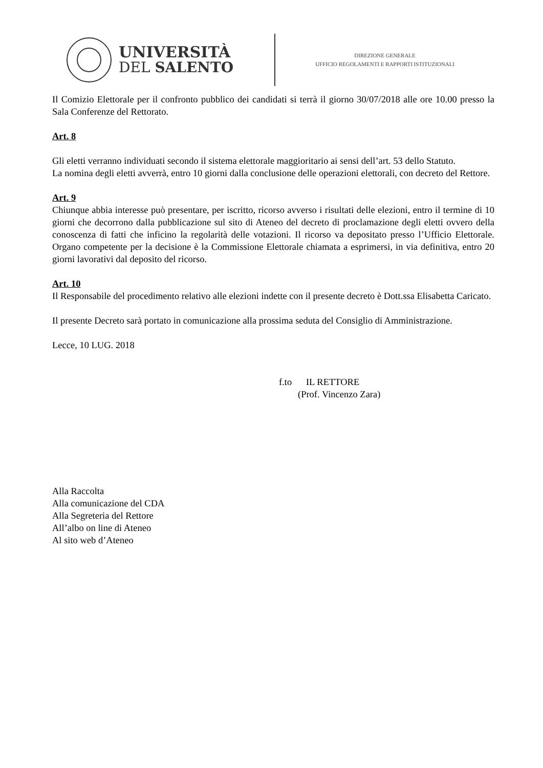UNIVERSITÀ
DEL SALENTO
DIREZIONE GENERALE
UFFICIO REGOLAMENTI E RAPPORTI ISTITUZIONALI
Il Comizio Elettorale per il confronto pubblico dei candidati si terrà il giorno 30/07/2018 alle ore 10.00 presso la Sala Conferenze del Rettorato.
Art. 8
Gli eletti verranno individuati secondo il sistema elettorale maggioritario ai sensi dell’art. 53 dello Statuto.
La nomina degli eletti avverrà, entro 10 giorni dalla conclusione delle operazioni elettorali, con decreto del Rettore.
Art. 9
Chiunque abbia interesse può presentare, per iscritto, ricorso avverso i risultati delle elezioni, entro il termine di 10 giorni che decorrono dalla pubblicazione sul sito di Ateneo del decreto di proclamazione degli eletti ovvero della conoscenza di fatti che inficino la regolarità delle votazioni. Il ricorso va depositato presso l’Ufficio Elettorale. Organo competente per la decisione è la Commissione Elettorale chiamata a esprimersi, in via definitiva, entro 20 giorni lavorativi dal deposito del ricorso.
Art. 10
Il Responsabile del procedimento relativo alle elezioni indette con il presente decreto è Dott.ssa Elisabetta Caricato.
Il presente Decreto sarà portato in comunicazione alla prossima seduta del Consiglio di Amministrazione.
Lecce, 10 LUG. 2018
f.to IL RETTORE
(Prof. Vincenzo Zara)
Alla Raccolta
Alla comunicazione del CDA
Alla Segreteria del Rettore
All’albo on line di Ateneo
Al sito web d’Ateneo